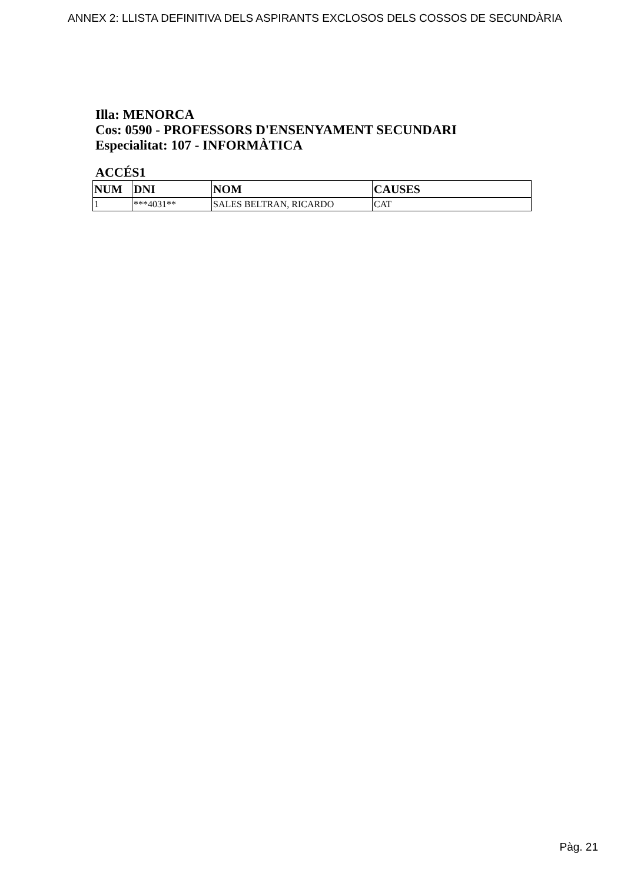ANNEX 2: LLISTA DEFINITIVA DELS ASPIRANTS EXCLOSOS DELS COSSOS DE SECUNDÀRIA
Illa: MENORCA
Cos: 0590 - PROFESSORS D'ENSENYAMENT SECUNDARI
Especialitat: 107 - INFORMÀTICA
ACCÉS1
| NUM | DNI | NOM | CAUSES |
| --- | --- | --- | --- |
| 1 | ***4031** | SALES BELTRAN, RICARDO | CAT |
Pàg. 21